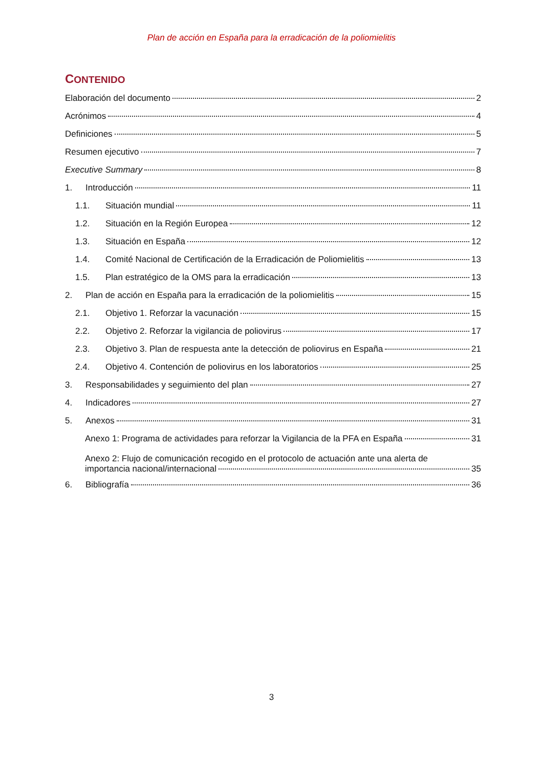Plan de acción en España para la erradicación de la poliomielitis
CONTENIDO
Elaboración del documento 2
Acrónimos 4
Definiciones 5
Resumen ejecutivo 7
Executive Summary 8
1. Introducción 11
1.1. Situación mundial 11
1.2. Situación en la Región Europea 12
1.3. Situación en España 12
1.4. Comité Nacional de Certificación de la Erradicación de Poliomielitis 13
1.5. Plan estratégico de la OMS para la erradicación 13
2. Plan de acción en España para la erradicación de la poliomielitis 15
2.1. Objetivo 1. Reforzar la vacunación 15
2.2. Objetivo 2. Reforzar la vigilancia de poliovirus 17
2.3. Objetivo 3. Plan de respuesta ante la detección de poliovirus en España 21
2.4. Objetivo 4. Contención de poliovirus en los laboratorios 25
3. Responsabilidades y seguimiento del plan 27
4. Indicadores 27
5. Anexos 31
Anexo 1: Programa de actividades para reforzar la Vigilancia de la PFA en España 31
Anexo 2: Flujo de comunicación recogido en el protocolo de actuación ante una alerta de
importancia nacional/internacional 35
6. Bibliografía 36
3